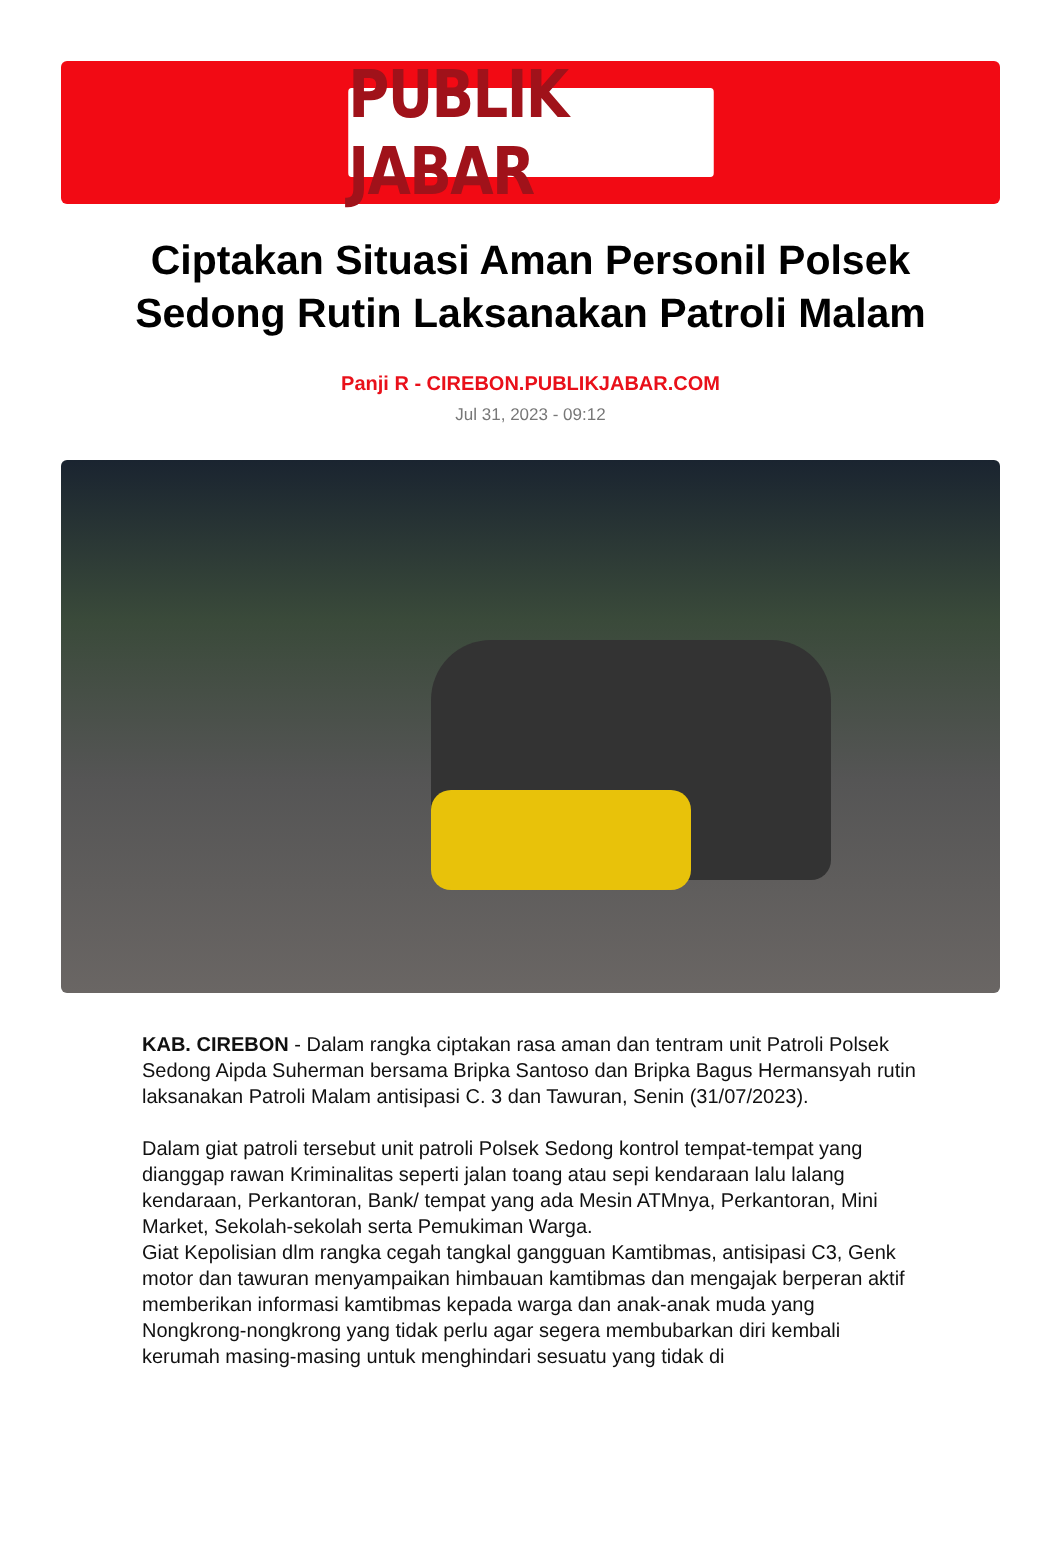PUBLIK JABAR
Ciptakan Situasi Aman Personil Polsek Sedong Rutin Laksanakan Patroli Malam
Panji R - CIREBON.PUBLIKJABAR.COM
Jul 31, 2023 - 09:12
KAB. CIREBON - Dalam rangka ciptakan rasa aman dan tentram unit Patroli Polsek Sedong Aipda Suherman bersama Bripka Santoso dan Bripka Bagus Hermansyah rutin laksanakan Patroli Malam antisipasi C. 3 dan Tawuran, Senin (31/07/2023).
Dalam giat patroli tersebut unit patroli Polsek Sedong kontrol tempat-tempat yang dianggap rawan Kriminalitas seperti jalan toang atau sepi kendaraan lalu lalang kendaraan, Perkantoran, Bank/ tempat yang ada Mesin ATMnya, Perkantoran, Mini Market, Sekolah-sekolah serta Pemukiman Warga.
Giat Kepolisian dlm rangka cegah tangkal gangguan Kamtibmas, antisipasi C3, Genk motor dan tawuran menyampaikan himbauan kamtibmas dan mengajak berperan aktif memberikan informasi kamtibmas kepada warga dan anak-anak muda yang Nongkrong-nongkrong yang tidak perlu agar segera membubarkan diri kembali kerumah masing-masing untuk menghindari sesuatu yang tidak di